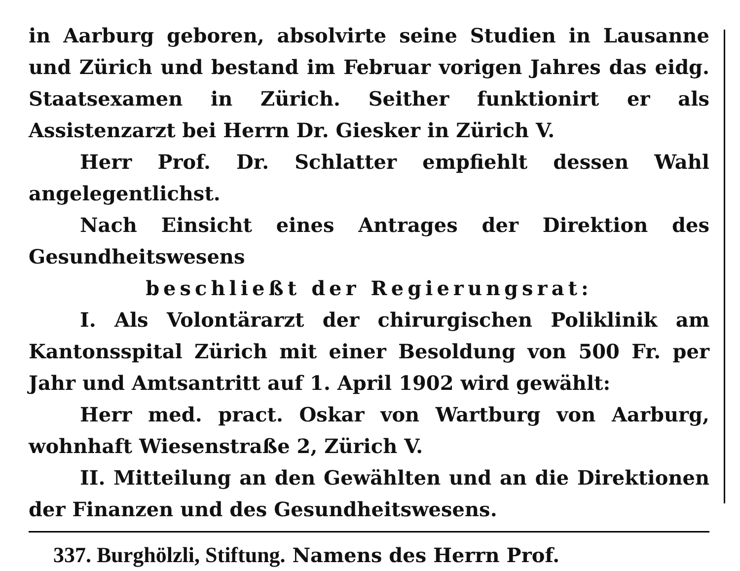in Aarburg geboren, absolvirte seine Studien in Lausanne und Zürich und bestand im Februar vorigen Jahres das eidg. Staatsexamen in Zürich. Seither funktionirt er als Assistenzarzt bei Herrn Dr. Giesker in Zürich V.
Herr Prof. Dr. Schlatter empfiehlt dessen Wahl angelegentlichst.
Nach Einsicht eines Antrages der Direktion des Gesundheitswesens
beschließt der Regierungsrat:
I. Als Volontärarzt der chirurgischen Poliklinik am Kantonsspital Zürich mit einer Besoldung von 500 Fr. per Jahr und Amtsantritt auf 1. April 1902 wird gewählt:
Herr med. pract. Oskar von Wartburg von Aarburg, wohnhaft Wiesenstraße 2, Zürich V.
II. Mitteilung an den Gewählten und an die Direktionen der Finanzen und des Gesundheitswesens.
337. Burghölzli, Stiftung. Namens des Herrn Prof.